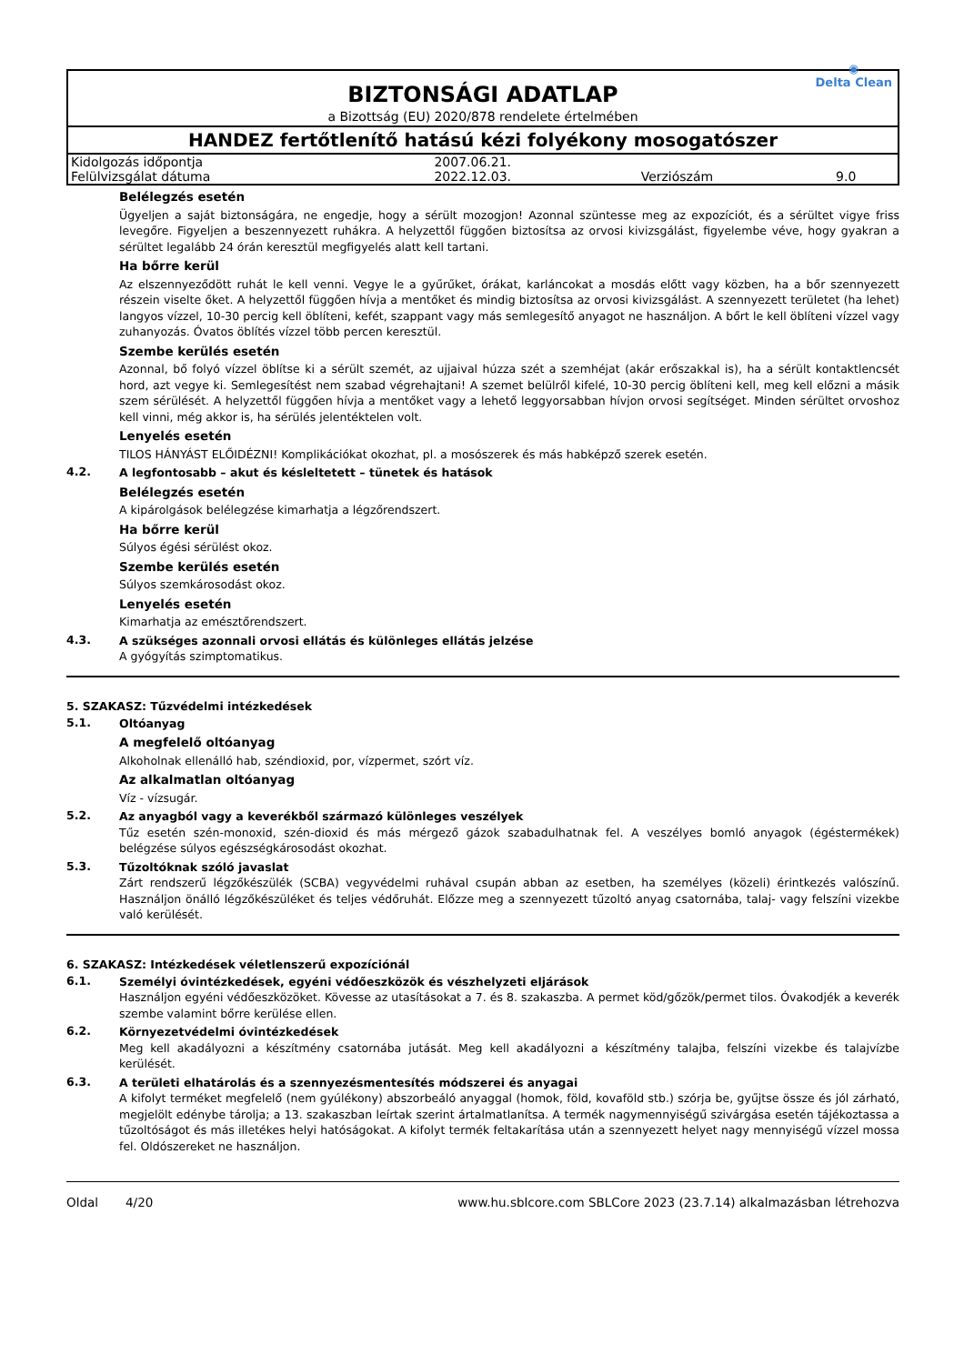BIZTONSÁGI ADATLAP
a Bizottság (EU) 2020/878 rendelete értelmében
◉
Delta Clean
HANDEZ fertőtlenítő hatású kézi folyékony mosogatószer
| Kidolgozás időpontja | 2007.06.21. | | |
| Felülvizsgálat dátuma | 2022.12.03. | Verziószám | 9.0 |
Belélegzés esetén
Ügyeljen a saját biztonságára, ne engedje, hogy a sérült mozogjon! Azonnal szüntesse meg az expozíciót, és a sérültet vigye friss levegőre. Figyeljen a beszennyezett ruhákra. A helyzettől függően biztosítsa az orvosi kivizsgálást, figyelembe véve, hogy gyakran a sérültet legalább 24 órán keresztül megfigyelés alatt kell tartani.
Ha bőrre kerül
Az elszennyeződött ruhát le kell venni. Vegye le a gyűrűket, órákat, karláncokat a mosdás előtt vagy közben, ha a bőr szennyezett részein viselte őket. A helyzettől függően hívja a mentőket és mindig biztosítsa az orvosi kivizsgálást. A szennyezett területet (ha lehet) langyos vízzel, 10-30 percig kell öblíteni, kefét, szappant vagy más semlegesítő anyagot ne használjon. A bőrt le kell öblíteni vízzel vagy zuhanyozás. Óvatos öblítés vízzel több percen keresztül.
Szembe kerülés esetén
Azonnal, bő folyó vízzel öblítse ki a sérült szemét, az ujjaival húzza szét a szemhéjat (akár erőszakkal is), ha a sérült kontaktlencsét hord, azt vegye ki. Semlegesítést nem szabad végrehajtani! A szemet belülről kifelé, 10-30 percig öblíteni kell, meg kell előzni a másik szem sérülését. A helyzettől függően hívja a mentőket vagy a lehető leggyorsabban hívjon orvosi segítséget. Minden sérültet orvoshoz kell vinni, még akkor is, ha sérülés jelentéktelen volt.
Lenyelés esetén
TILOS HÁNYÁST ELŐIDÉZNI! Komplikációkat okozhat, pl. a mosószerek és más habképző szerek esetén.
4.2.
A legfontosabb – akut és késleltetett – tünetek és hatások
Belélegzés esetén
A kipárolgások belélegzése kimarhatja a légzőrendszert.
Ha bőrre kerül
Súlyos égési sérülést okoz.
Szembe kerülés esetén
Súlyos szemkárosodást okoz.
Lenyelés esetén
Kimarhatja az emésztőrendszert.
4.3.
A szükséges azonnali orvosi ellátás és különleges ellátás jelzése
A gyógyítás szimptomatikus.
5. SZAKASZ: Tűzvédelmi intézkedések
5.1.
Oltóanyag
A megfelelő oltóanyag
Alkoholnak ellenálló hab, széndioxid, por, vízpermet, szórt víz.
Az alkalmatlan oltóanyag
Víz - vízsugár.
5.2.
Az anyagból vagy a keverékből származó különleges veszélyek
Tűz esetén szén-monoxid, szén-dioxid és más mérgező gázok szabadulhatnak fel. A veszélyes bomló anyagok (égéstermékek) belégzése súlyos egészségkárosodást okozhat.
5.3.
Tűzoltóknak szóló javaslat
Zárt rendszerű légzőkészülék (SCBA) vegyvédelmi ruhával csupán abban az esetben, ha személyes (közeli) érintkezés valószínű. Használjon önálló légzőkészüléket és teljes védőruhát. Előzze meg a szennyezett tűzoltó anyag csatornába, talaj- vagy felszíni vizekbe való kerülését.
6. SZAKASZ: Intézkedések véletlenszerű expozíciónál
6.1.
Személyi óvintézkedések, egyéni védőeszközök és vészhelyzeti eljárások
Használjon egyéni védőeszközöket. Kövesse az utasításokat a 7. és 8. szakaszba. A permet köd/gőzök/permet tilos. Óvakodjék a keverék szembe valamint bőrre kerülése ellen.
6.2.
Környezetvédelmi óvintézkedések
Meg kell akadályozni a készítmény csatornába jutását. Meg kell akadályozni a készítmény talajba, felszíni vizekbe és talajvízbe kerülését.
6.3.
A területi elhatárolás és a szennyezésmentesítés módszerei és anyagai
A kifolyt terméket megfelelő (nem gyúlékony) abszorbeáló anyaggal (homok, föld, kovaföld stb.) szórja be, gyűjtse össze és jól zárható, megjelölt edénybe tárolja; a 13. szakaszban leírtak szerint ártalmatlanítsa. A termék nagymennyiségű szivárgása esetén tájékoztassa a tűzoltóságot és más illetékes helyi hatóságokat. A kifolyt termék feltakarítása után a szennyezett helyet nagy mennyiségű vízzel mossa fel. Oldószereket ne használjon.
Oldal 4/20 www.hu.sblcore.com SBLCore 2023 (23.7.14) alkalmazásban létrehozva